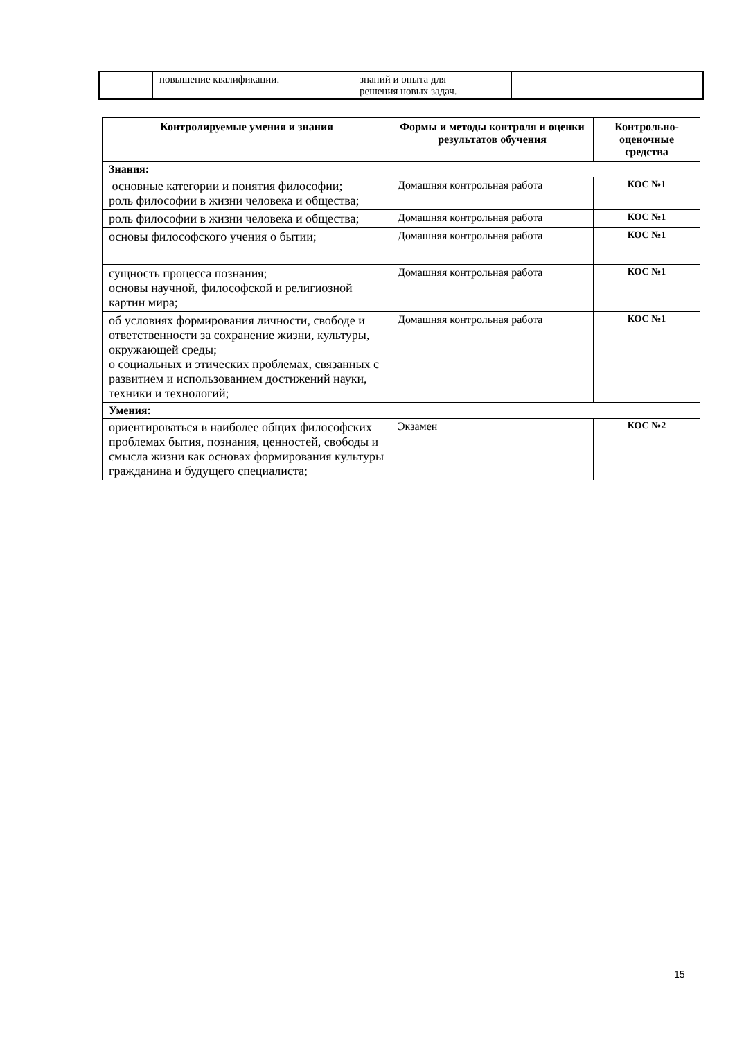| | повышение квалификации. | знаний и опыта для решения новых задач. | |
| Контролируемые умения и знания | Формы и методы контроля и оценки результатов обучения | Контрольно-оценочные средства |
| --- | --- | --- |
| Знания: | | |
| основные категории и понятия философии; роль философии в жизни человека и общества; | Домашняя контрольная работа | КОС №1 |
| роль философии в жизни человека и общества; | Домашняя контрольная работа | КОС №1 |
| основы философского учения о бытии; | Домашняя контрольная работа | КОС №1 |
| сущность процесса познания; основы научной, философской и религиозной картин мира; | Домашняя контрольная работа | КОС №1 |
| об условиях формирования личности, свободе и ответственности за сохранение жизни, культуры, окружающей среды; о социальных и этических проблемах, связанных с развитием и использованием достижений науки, техники и технологий; | Домашняя контрольная работа | КОС №1 |
| Умения: | | |
| ориентироваться в наиболее общих философских проблемах бытия, познания, ценностей, свободы и смысла жизни как основах формирования культуры гражданина и будущего специалиста; | Экзамен | КОС №2 |
15